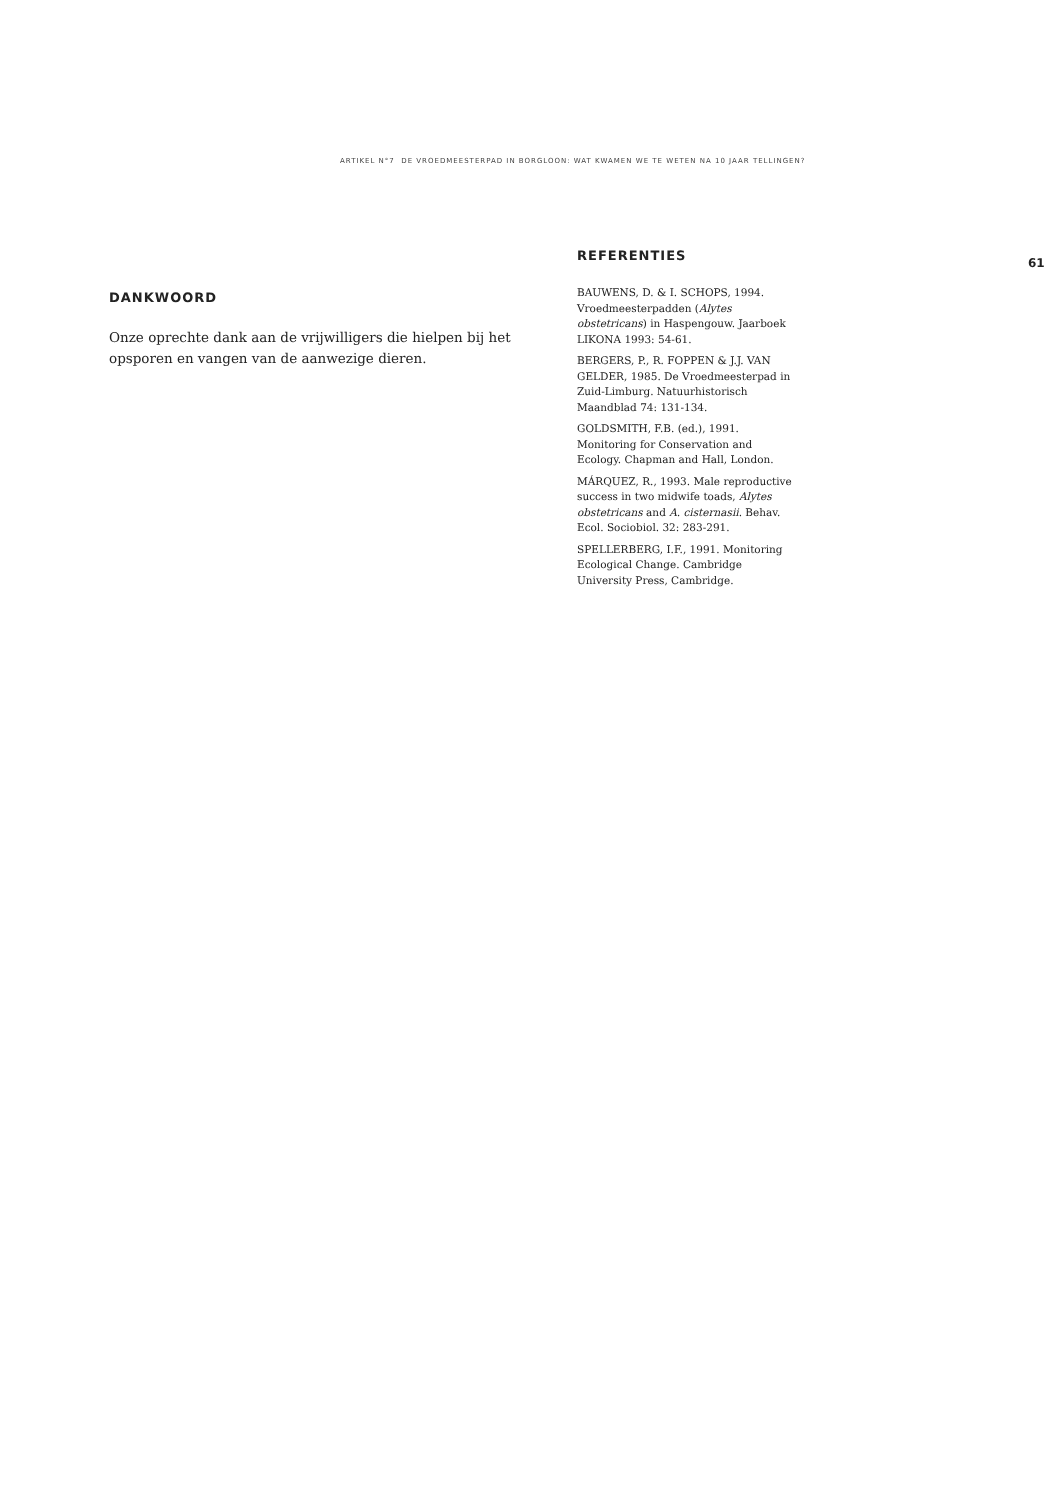ARTIKEL N°7 DE VROEDMEESTERPAD IN BORGLOON: WAT KWAMEN WE TE WETEN NA 10 JAAR TELLINGEN?
DANKWOORD
Onze oprechte dank aan de vrijwilligers die hielpen bij het opsporen en vangen van de aanwezige dieren.
REFERENTIES
BAUWENS, D. & I. SCHOPS, 1994. Vroedmeesterpadden (Alytes obstetricans) in Haspengouw. Jaarboek LIKONA 1993: 54-61.
BERGERS, P., R. FOPPEN & J.J. VAN GELDER, 1985. De Vroedmeesterpad in Zuid-Limburg. Natuurhistorisch Maandblad 74: 131-134.
GOLDSMITH, F.B. (ed.), 1991. Monitoring for Conservation and Ecology. Chapman and Hall, London.
MÁRQUEZ, R., 1993. Male reproductive success in two midwife toads, Alytes obstetricans and A. cisternasii. Behav. Ecol. Sociobiol. 32: 283-291.
SPELLERBERG, I.F., 1991. Monitoring Ecological Change. Cambridge University Press, Cambridge.
61